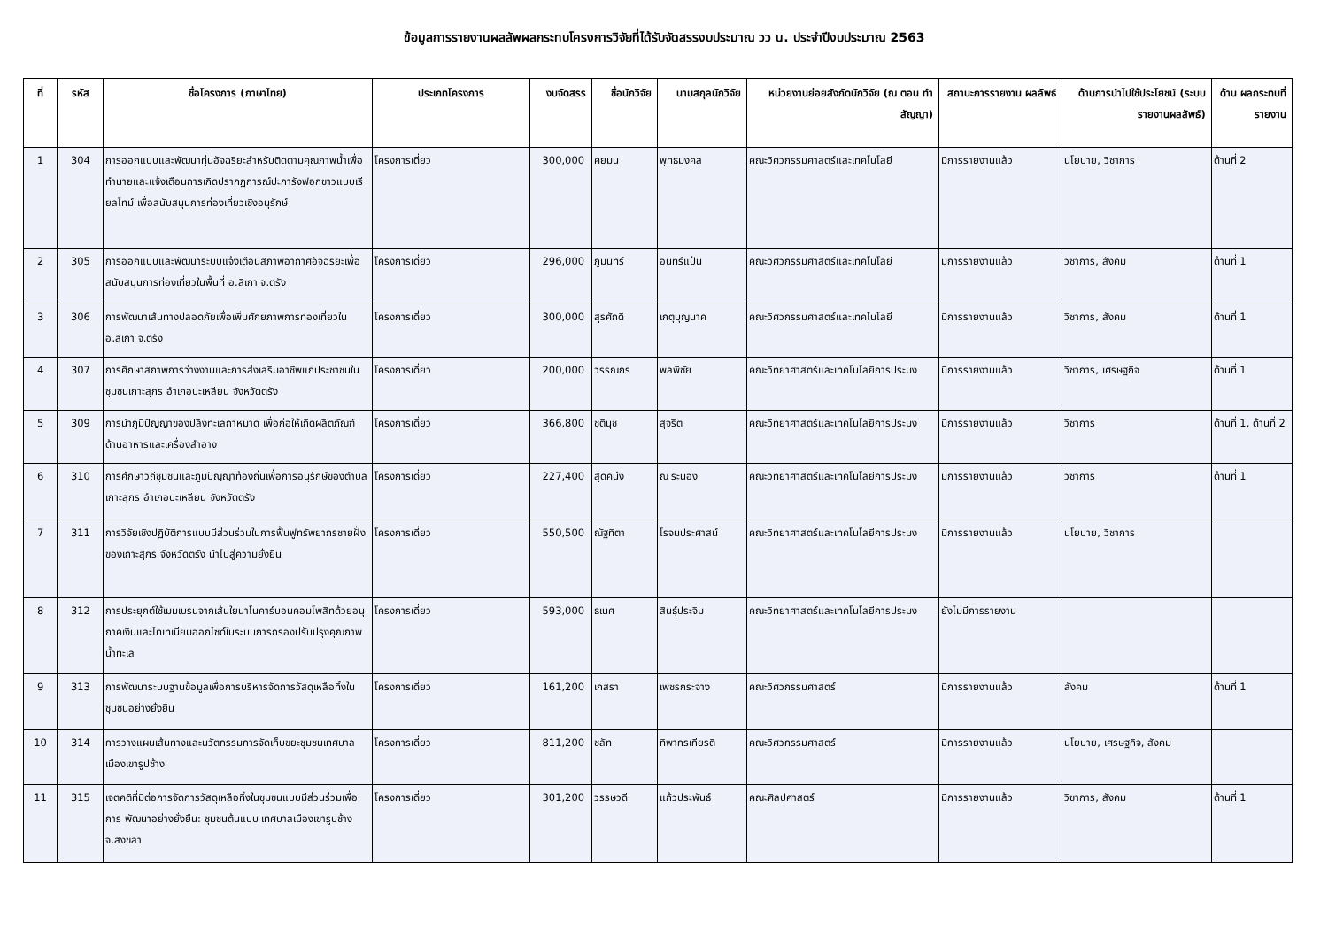ข้อมูลการรายงานผลลัพผลกระทบโครงการวิจัยที่ได้รับจัดสรรงบประมาณ วว น. ประจำปีงบประมาณ 2563
| ที่ | รหัส | ชื่อโครงการ (ภาษาไทย) | ประเภทโครงการ | งบจัดสรร | ชื่อนักวิจัย | นามสกุลนักวิจัย | หน่วยงานย่อยสังกัดนักวิจัย (ณ ตอน ทำสัญญา) | สถานะการรายงาน ผลลัพธ์ | ด้านการนำไปใช้ประโยชน์ (ระบบรายงานผลลัพธ์) | ด้าน ผลกระทบที่ รายงาน |
| --- | --- | --- | --- | --- | --- | --- | --- | --- | --- | --- |
| 1 | 304 | การออกแบบและพัฒนาทุ่นอัจฉริยะสำหรับติดตามคุณภาพน้ำเพื่อทำนายและแจ้งเตือนการเกิดปรากฏการณ์ปะการังฟอกขาวแบบเรียลไทม์ เพื่อสนับสนุนการท่องเที่ยวเชิงอนุรักษ์ | โครงการเดี่ยว | 300,000 | ศยมน | พุทธมงคล | คณะวิศวกรรมศาสตร์และเทคโนโลยี | มีการรายงานแล้ว | นโยบาย, วิชาการ | ด้านที่ 2 |
| 2 | 305 | การออกแบบและพัฒนาระบบแจ้งเตือนสภาพอากาศอัจฉริยะเพื่อสนับสนุนการท่องเที่ยวในพื้นที่ อ.สิเกา จ.ตรัง | โครงการเดี่ยว | 296,000 | ภูมินทร์ | อินทร์แป้น | คณะวิศวกรรมศาสตร์และเทคโนโลยี | มีการรายงานแล้ว | วิชาการ, สังคม | ด้านที่ 1 |
| 3 | 306 | การพัฒนาเส้นทางปลอดภัยเพื่อเพิ่มศักยภาพการท่องเที่ยวใน อ.สิเกา จ.ตรัง | โครงการเดี่ยว | 300,000 | สุรศักดิ์ | เกตุบุญนาค | คณะวิศวกรรมศาสตร์และเทคโนโลยี | มีการรายงานแล้ว | วิชาการ, สังคม | ด้านที่ 1 |
| 4 | 307 | การศึกษาสภาพการว่างงานและการส่งเสริมอาชีพแก่ประชาชนในชุมชนเกาะสุกร อำเภอปะเหลียน จังหวัดตรัง | โครงการเดี่ยว | 200,000 | วรรณกร | พลพิชัย | คณะวิทยาศาสตร์และเทคโนโลยีการประมง | มีการรายงานแล้ว | วิชาการ, เศรษฐกิจ | ด้านที่ 1 |
| 5 | 309 | การนำภูมิปัญญาของปลิงทะเลกาหมาด เพื่อก่อให้เกิดผลิตภัณฑ์ด้านอาหารและเครื่องสำอาง | โครงการเดี่ยว | 366,800 | ชุตินุช | สุจริต | คณะวิทยาศาสตร์และเทคโนโลยีการประมง | มีการรายงานแล้ว | วิชาการ | ด้านที่ 1, ด้านที่ 2 |
| 6 | 310 | การศึกษาวิถีชุมชนและภูมิปัญญาท้องถิ่นเพื่อการอนุรักษ์ของตำบลเกาะสุกร อำเภอปะเหลียน จังหวัดตรัง | โครงการเดี่ยว | 227,400 | สุดคนึง | ณ ระนอง | คณะวิทยาศาสตร์และเทคโนโลยีการประมง | มีการรายงานแล้ว | วิชาการ | ด้านที่ 1 |
| 7 | 311 | การวิจัยเชิงปฏิบัติการแบบมีส่วนร่วมในการฟื้นฟูทรัพยากรชายฝั่งของเกาะสุกร จังหวัดตรัง นำไปสู่ความยั่งยืน | โครงการเดี่ยว | 550,500 | ณัฐทิตา | โรจนประศาสน์ | คณะวิทยาศาสตร์และเทคโนโลยีการประมง | มีการรายงานแล้ว | นโยบาย, วิชาการ | |
| 8 | 312 | การประยุกต์ใช้เมมเบรนจากเส้นใยนาโนคาร์บอนคอมโพสิทด้วยอนุภาคเงินและไทเทเนียมออกไซด์ในระบบการกรองปรับปรุงคุณภาพน้ำทะเล | โครงการเดี่ยว | 593,000 | ธเนศ | สินธุ์ประจิม | คณะวิทยาศาสตร์และเทคโนโลยีการประมง | ยังไม่มีการรายงาน | | |
| 9 | 313 | การพัฒนาระบบฐานข้อมูลเพื่อการบริหารจัดการวัสดุเหลือทิ้งในชุมชนอย่างยั่งยืน | โครงการเดี่ยว | 161,200 | เกสรา | เพชรกระจ่าง | คณะวิศวกรรมศาสตร์ | มีการรายงานแล้ว | สังคม | ด้านที่ 1 |
| 10 | 314 | การวางแผนเส้นทางและนวัตกรรมการจัดเก็บขยะชุมชนเทศบาลเมืองเขารูปช้าง | โครงการเดี่ยว | 811,200 | ชลัท | ทิพากรเกียรติ | คณะวิศวกรรมศาสตร์ | มีการรายงานแล้ว | นโยบาย, เศรษฐกิจ, สังคม | |
| 11 | 315 | เจตคติที่มีต่อการจัดการวัสดุเหลือทิ้งในชุมชนแบบมีส่วนร่วมเพื่อการ พัฒนาอย่างยั่งยืน: ชุมชนต้นแบบ เทศบาลเมืองเขารูปช้าง จ.สงขลา | โครงการเดี่ยว | 301,200 | วรรษวดี | แก้วประพันธ์ | คณะศิลปศาสตร์ | มีการรายงานแล้ว | วิชาการ, สังคม | ด้านที่ 1 |